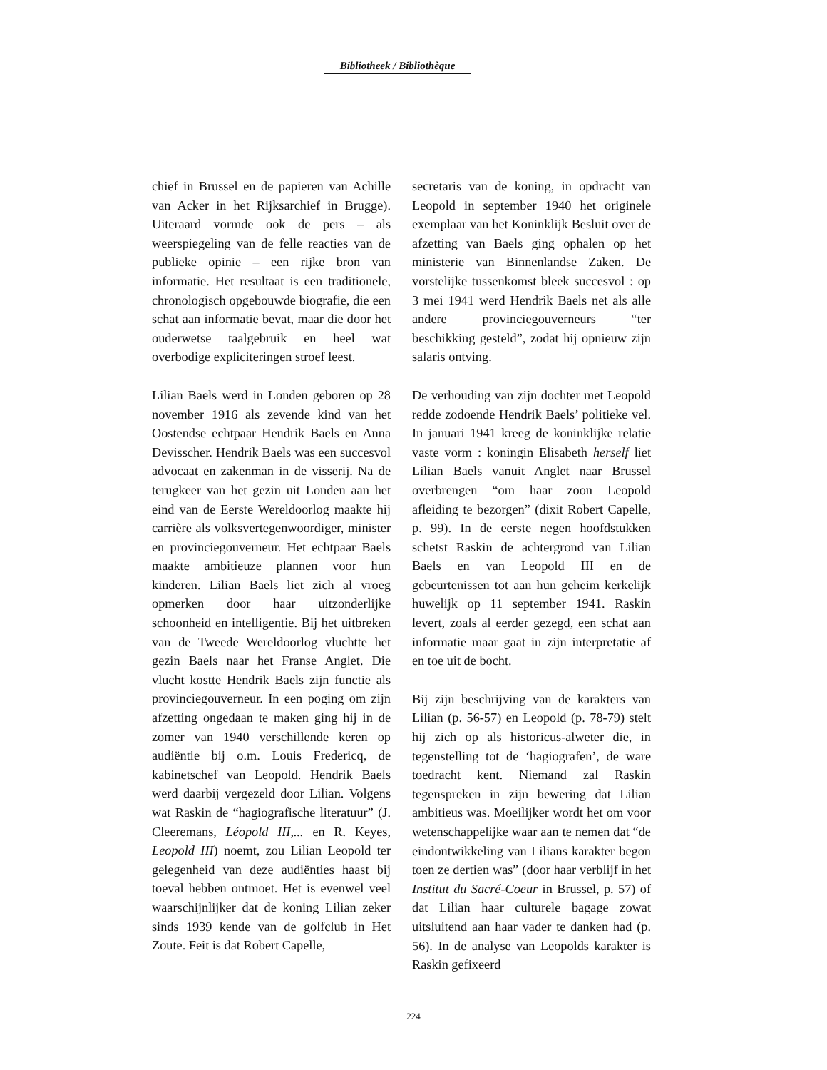Bibliotheek / Bibliothèque
chief in Brussel en de papieren van Achille van Acker in het Rijksarchief in Brugge). Uiteraard vormde ook de pers – als weerspiegeling van de felle reacties van de publieke opinie – een rijke bron van informatie. Het resultaat is een traditionele, chronologisch opgebouwde biografie, die een schat aan informatie bevat, maar die door het ouderwetse taalgebruik en heel wat overbodige expliciteringen stroef leest.
Lilian Baels werd in Londen geboren op 28 november 1916 als zevende kind van het Oostendse echtpaar Hendrik Baels en Anna Devisscher. Hendrik Baels was een succesvol advocaat en zakenman in de visserij. Na de terugkeer van het gezin uit Londen aan het eind van de Eerste Wereldoorlog maakte hij carrière als volksvertegenwoordiger, minister en provinciegouverneur. Het echtpaar Baels maakte ambitieuze plannen voor hun kinderen. Lilian Baels liet zich al vroeg opmerken door haar uitzonderlijke schoonheid en intelligentie. Bij het uitbreken van de Tweede Wereldoorlog vluchtte het gezin Baels naar het Franse Anglet. Die vlucht kostte Hendrik Baels zijn functie als provinciegouverneur. In een poging om zijn afzetting ongedaan te maken ging hij in de zomer van 1940 verschillende keren op audiëntie bij o.m. Louis Fredericq, de kabinetschef van Leopold. Hendrik Baels werd daarbij vergezeld door Lilian. Volgens wat Raskin de “hagiografische literatuur” (J. Cleeremans, Léopold III,... en R. Keyes, Leopold III) noemt, zou Lilian Leopold ter gelegenheid van deze audiënties haast bij toeval hebben ontmoet. Het is evenwel veel waarschijnlijker dat de koning Lilian zeker sinds 1939 kende van de golfclub in Het Zoute. Feit is dat Robert Capelle,
secretaris van de koning, in opdracht van Leopold in september 1940 het originele exemplaar van het Koninklijk Besluit over de afzetting van Baels ging ophalen op het ministerie van Binnenlandse Zaken. De vorstelijke tussenkomst bleek succesvol : op 3 mei 1941 werd Hendrik Baels net als alle andere provinciegouverneurs “ter beschikking gesteld”, zodat hij opnieuw zijn salaris ontving.
De verhouding van zijn dochter met Leopold redde zodoende Hendrik Baels’ politieke vel. In januari 1941 kreeg de koninklijke relatie vaste vorm : koningin Elisabeth herself liet Lilian Baels vanuit Anglet naar Brussel overbrengen “om haar zoon Leopold afleiding te bezorgen” (dixit Robert Capelle, p. 99). In de eerste negen hoofdstukken schetst Raskin de achtergrond van Lilian Baels en van Leopold III en de gebeurtenissen tot aan hun geheim kerkelijk huwelijk op 11 september 1941. Raskin levert, zoals al eerder gezegd, een schat aan informatie maar gaat in zijn interpretatie af en toe uit de bocht.
Bij zijn beschrijving van de karakters van Lilian (p. 56-57) en Leopold (p. 78-79) stelt hij zich op als historicus-alweter die, in tegenstelling tot de ‘hagiografen’, de ware toedracht kent. Niemand zal Raskin tegenspreken in zijn bewering dat Lilian ambitieus was. Moeilijker wordt het om voor wetenschappelijke waar aan te nemen dat “de eindontwikkeling van Lilians karakter begon toen ze dertien was” (door haar verblijf in het Institut du Sacré-Coeur in Brussel, p. 57) of dat Lilian haar culturele bagage zowat uitsluitend aan haar vader te danken had (p. 56). In de analyse van Leopolds karakter is Raskin gefixeerd
224